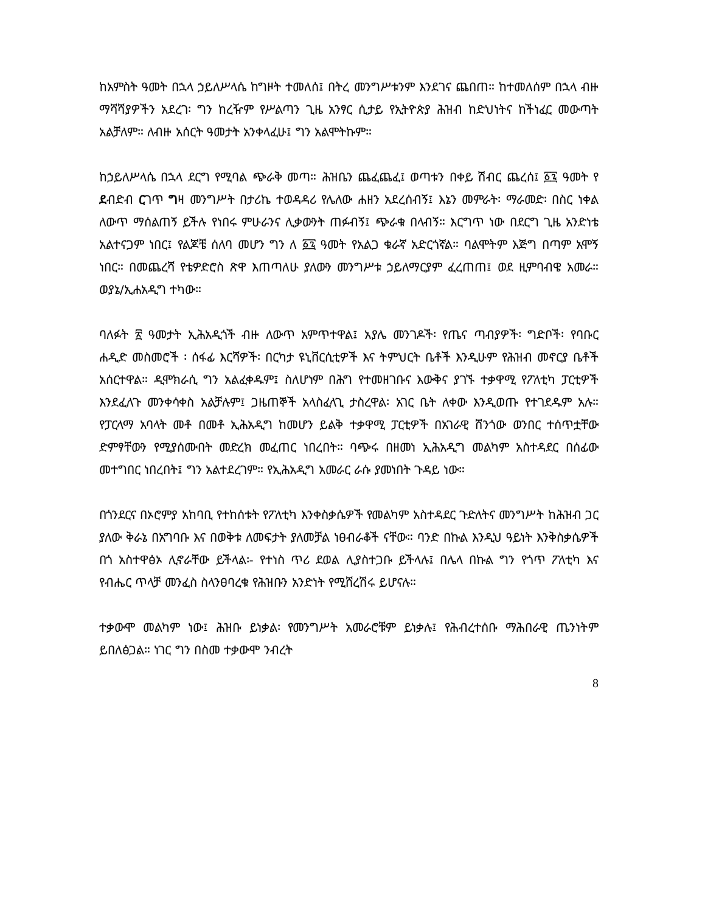ከአምስት ዓመት በኋላ ኃይለሥላሴ ከግዞት ተመለሰ፤ በትረ መንግሥቱንም እንደገና ጨበጠ። ከተመለሰም በኋላ ብዙ ማሻሻያዎችን አደረገ፡ ግን ከረዥም የሥልጣን ጊዜ አንፃር ሲታይ የኢትዮጵያ ሕዝብ ከድህነትና ከችነፈር መውጣት አልቻለም። ለብዙ አሰርት ዓመታት አንቀላፈሁ፤ ግን አልሞትኩም።
ከኃይለሥላሴ በኋላ ደርግ የሚባል ጭራቅ መጣ። ሕዝቤን ጨፈጨፈ፤ ወጣቱን በቀይ ሽብር ጨረሰ፤ ፩፯ ዓመት የ ደብድብ ርገጥ ግዛ መንግሥት በታሪኬ ተወዳዳሪ የሌለው ሐዘን አደረሰብኝ፤ እኔን መምራት፡ ማራመድ፡ በስር ነቀል ለውጥ ማሰልጠኝ ይችሉ የነበሩ ምሁራንና ሊቃውንት ጠፉብኝ፤ ጭራቁ በላብኝ። እርግጥ ነው በደርግ ጊዜ አንድነቴ አልተናጋም ነበር፤ የልጆቼ ሰለባ መሆን ግን ለ ፩፯ ዓመት የአልጋ ቁራኛ አድርጎኛል። ባልሞትም እጅግ በጣም አሞኝ ነበር። በመጨረሻ የቴዎድሮስ ጽዋ እጠጣለሁ ያለውን መንግሥቱ ኃይለማርያም ፈረጠጠ፤ ወደ ዚምባብዌ አመራ። ወያኔ/ኢሐአዲግ ተካው።
ባለፉት ፳ ዓመታት ኢሕአዲጎች ብዙ ለውጥ አምጥተዋል፤ አያሌ መንገዶች፡ የጤና ጣብያዎች፡ ግድቦች፡ የባቡር ሐዲድ መስመሮች ፡ ሰፋፊ እርሻዎች፡ በርካታ ዩኒቨርሲቲዎች እና ትምህርት ቤቶች እንዲሁም የሕዝብ መኖርያ ቤቶች አሰርተዋል። ዲሞክራሲ ግን አልፈቀዱም፤ ስለሆነም በሕግ የተመዘገቡና እውቅና ያገኙ ተቃዋሚ የፖለቲካ ፓርቲዎች እንደፈለጉ መንቀሳቀስ አልቻሉም፤ ጋዜጠኞች አላስፈላጊ ታስረዋል፡ አገር ቤት ለቀው እንዲወጡ የተገደዱም አሉ። የፓርላማ አባላት መቶ በመቶ ኢሕአዲግ ከመሆን ይልቅ ተቃዋሚ ፓርቲዎች በአገራዊ ሸንጎው ወንበር ተሰጥቷቸው ድምፃቸውን የሚያሰሙበት መድረክ መፈጠር ነበረበት። ባጭሩ በዘመነ ኢሕአዲግ መልካም አስተዳደር በሰፊው መተግበር ነበረበት፤ ግን አልተደረገም። የኢሕአዲግ አመራር ራሱ ያመነበት ጉዳይ ነው።
በጎንደርና በኦሮምያ አከባቢ የተከሰቱት የፖለቲካ እንቀስቃሴዎች የመልካም አስተዳደር ጉድለትና መንግሥት ከሕዝብ ጋር ያለው ቅራኔ በአግባቡ እና በወቅቱ ለመፍታት ያለመቻል ነፀብራቆች ናቸው። ባንድ በኩል እንዲህ ዓይነት እንቅስቃሴዎች በጎ አስተዋፅኦ ሊኖራቸው ይችላል፡- የተነስ ጥሪ ደወል ሊያስተጋቡ ይችላሉ፤ በሌላ በኩል ግን የጎጥ ፖለቲካ እና የብሔር ጥላቻ መንፈስ ስላንፀባረቁ የሕዝቡን አንድነት የሚሸረሽሩ ይሆናሉ።
ተቃውሞ መልካም ነው፤ ሕዝቡ ይነቃል፡ የመንግሥት አመራሮቹም ይነቃሉ፤ የሕብረተሰቡ ማሕበራዊ ጤንነትም ይበለፅጋል። ነገር ግን በስመ ተቃውሞ ንብረት
8